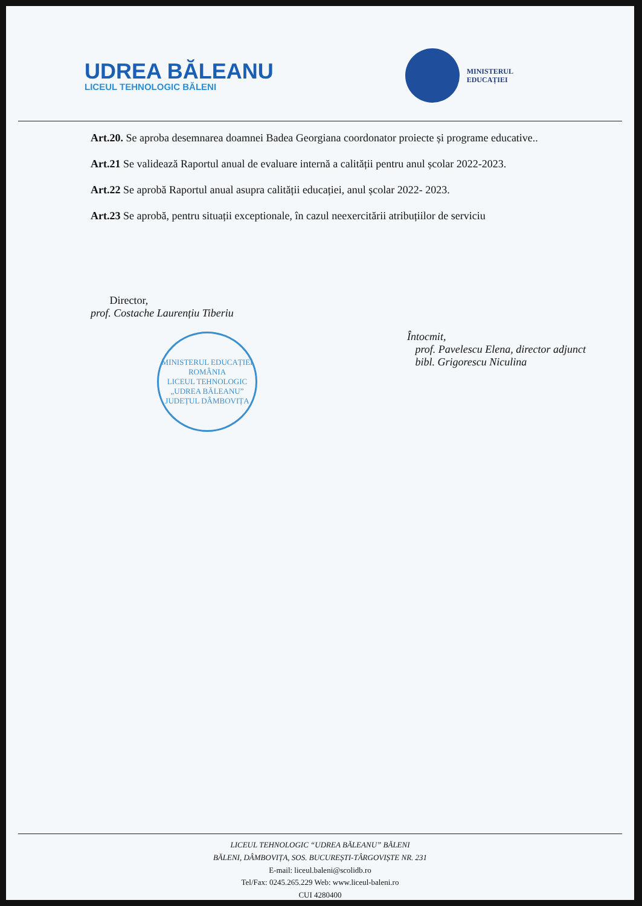UDREA BĂLEANU
LICEUL TEHNOLOGIC BĂLENI
MINISTERUL
EDUCAȚIEI
Art.20. Se aproba desemnarea doamnei Badea Georgiana coordonator proiecte și programe educative..
Art.21 Se validează Raportul anual de evaluare internă a calității pentru anul școlar 2022-2023.
Art.22 Se aprobă Raportul anual asupra calității educației, anul școlar 2022- 2023.
Art.23 Se aprobă, pentru situații exceptionale, în cazul neexercitării atribuțiilor de serviciu
Director,
prof. Costache Laurențiu Tiberiu
MINISTERUL EDUCAȚIEI
ROMÂNIA
LICEUL TEHNOLOGIC „UDREA BĂLEANU”
JUDEȚUL DÂMBOVIȚA
Întocmit,
prof. Pavelescu Elena, director adjunct
bibl. Grigorescu Niculina
LICEUL TEHNOLOGIC “UDREA BĂLEANU” BĂLENI
BĂLENI, DÂMBOVIȚA, SOS. BUCUREȘTI-TÂRGOVIȘTE NR. 231
E-mail: liceul.baleni@scolidb.ro
Tel/Fax: 0245.265.229 Web: www.liceul-baleni.ro
CUI 4280400